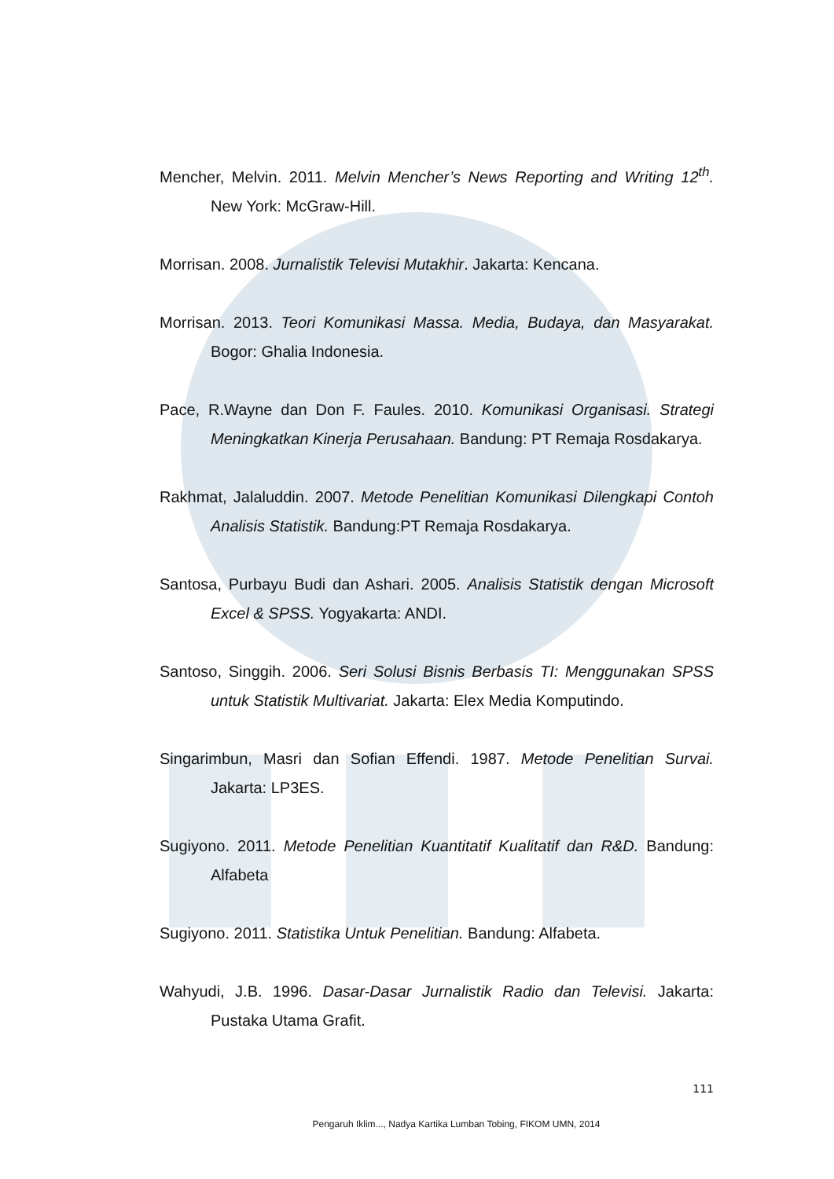Mencher, Melvin. 2011. Melvin Mencher’s News Reporting and Writing 12<sup>th</sup>. New York: McGraw-Hill.
Morrisan. 2008. Jurnalistik Televisi Mutakhir. Jakarta: Kencana.
Morrisan. 2013. Teori Komunikasi Massa. Media, Budaya, dan Masyarakat. Bogor: Ghalia Indonesia.
Pace, R.Wayne dan Don F. Faules. 2010. Komunikasi Organisasi. Strategi Meningkatkan Kinerja Perusahaan. Bandung: PT Remaja Rosdakarya.
Rakhmat, Jalaluddin. 2007. Metode Penelitian Komunikasi Dilengkapi Contoh Analisis Statistik. Bandung:PT Remaja Rosdakarya.
Santosa, Purbayu Budi dan Ashari. 2005. Analisis Statistik dengan Microsoft Excel & SPSS. Yogyakarta: ANDI.
Santoso, Singgih. 2006. Seri Solusi Bisnis Berbasis TI: Menggunakan SPSS untuk Statistik Multivariat. Jakarta: Elex Media Komputindo.
Singarimbun, Masri dan Sofian Effendi. 1987. Metode Penelitian Survai. Jakarta: LP3ES.
Sugiyono. 2011. Metode Penelitian Kuantitatif Kualitatif dan R&D. Bandung: Alfabeta
Sugiyono. 2011. Statistika Untuk Penelitian. Bandung: Alfabeta.
Wahyudi, J.B. 1996. Dasar-Dasar Jurnalistik Radio dan Televisi. Jakarta: Pustaka Utama Grafit.
111
Pengaruh Iklim..., Nadya Kartika Lumban Tobing, FIKOM UMN, 2014